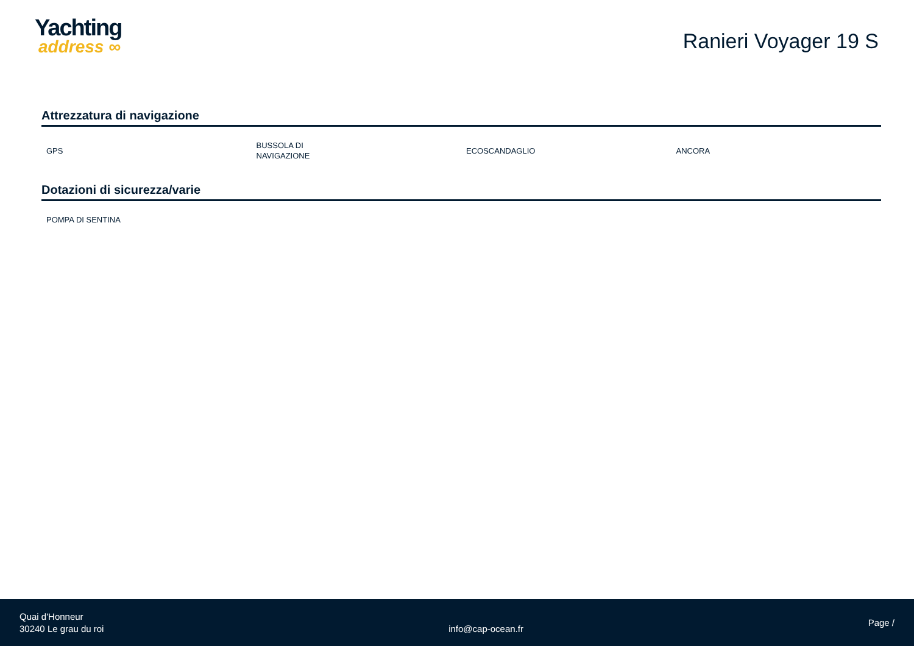Yachting
address ∞
Ranieri Voyager 19 S
Attrezzatura di navigazione
| GPS | BUSSOLA DI NAVIGAZIONE | ECOSCANDAGLIO | ANCORA |
Dotazioni di sicurezza/varie
| POMPA DI SENTINA | | | |
Quai d'Honneur
30240 Le grau du roi
info@cap-ocean.fr
Page /